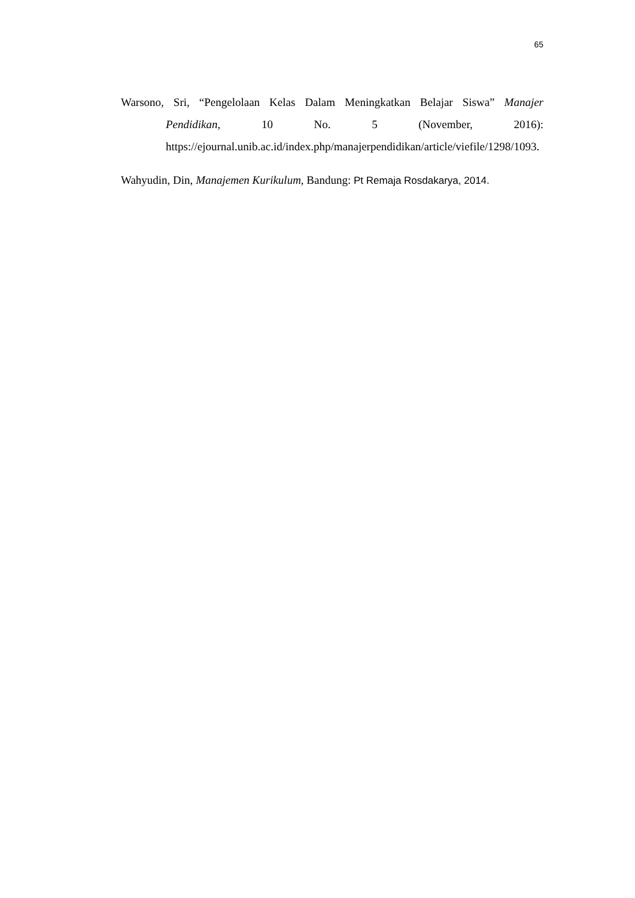65
Warsono, Sri, “Pengelolaan Kelas Dalam Meningkatkan Belajar Siswa” Manajer Pendidikan, 10 No. 5 (November, 2016): https://ejournal.unib.ac.id/index.php/manajerpendidikan/article/viefile/1298/1093.
Wahyudin, Din, Manajemen Kurikulum, Bandung: Pt Remaja Rosdakarya, 2014.